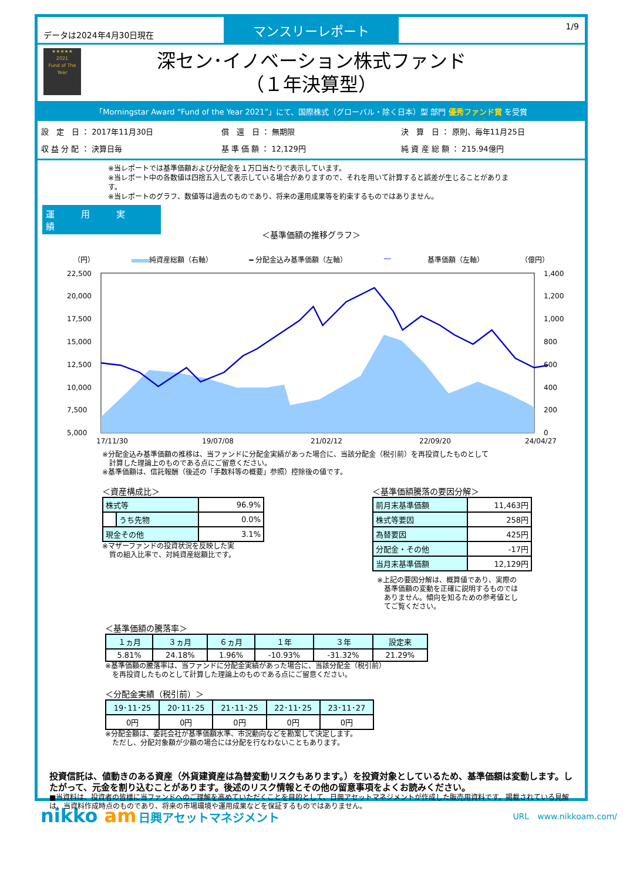データは2024年4月30日現在
マンスリーレポート
1/9
★★★★★
2021
Fund of The Year
深セン･イノベーション株式ファンド
（１年決算型）
「Morningstar Award “Fund of the Year 2021”」にて、国際株式（グローバル・除く日本）型 部門 優秀ファンド賞 を受賞
設　定　日 ： 2017年11月30日
償　還　日 ： 無期限
決　算　日 ： 原則、毎年11月25日
収 益 分 配 ： 決算日毎
基 準 価 額 ： 12,129円
純 資 産 総 額 ： 215.94億円
※当レポートでは基準価額および分配金を１万口当たりで表示しています。
※当レポート中の各数値は四捨五入して表示している場合がありますので、それを用いて計算すると誤差が生じることがあります。
※当レポートのグラフ、数値等は過去のものであり、将来の運用成果等を約束するものではありません。
運 用 実 績
＜基準価額の推移グラフ＞
（円） 純資産総額（右軸） ━ 分配金込み基準価額（左軸） ― 基準価額（左軸） （億円）
22,500
20,000
17,500
15,000
12,500
10,000
7,500
5,000
1,400
1,200
1,000
800
600
400
200
0
17/11/30
19/07/08
21/02/12
22/09/20
24/04/27
※分配金込み基準価額の推移は、当ファンドに分配金実績があった場合に、当該分配金（税引前）を再投資したものとして
　計算した理論上のものである点にご留意ください。
※基準価額は、信託報酬（後述の「手数料等の概要」参照）控除後の値です。
＜資産構成比＞
| 株式等 | | 96.9% |
| | うち先物 | 0.0% |
| 現金その他 | | 3.1% |
※マザーファンドの投資状況を反映した実
　質の組入比率で、対純資産総額比です。
＜基準価額騰落の要因分解＞
| 前月末基準価額 | 11,463円 |
| 株式等要因 | 258円 |
| 為替要因 | 425円 |
| 分配金・その他 | -17円 |
| 当月末基準価額 | 12,129円 |
※上記の要因分解は、概算値であり、実際の
　基準価額の変動を正確に説明するものでは
　ありません。傾向を知るための参考値とし
　てご覧ください。
＜基準価額の騰落率＞
| １ヵ月 | ３ヵ月 | ６ヵ月 | １年 | ３年 | 設定来 |
| --- | --- | --- | --- | --- | --- |
| 5.81% | 24.18% | 1.96% | -10.93% | -31.32% | 21.29% |
※基準価額の騰落率は、当ファンドに分配金実績があった場合に、当該分配金（税引前）
　を再投資したものとして計算した理論上のものである点にご留意ください。
＜分配金実績（税引前）＞
| 19･11･25 | 20･11･25 | 21･11･25 | 22･11･25 | 23･11･27 |
| --- | --- | --- | --- | --- |
| 0円 | 0円 | 0円 | 0円 | 0円 |
※分配金額は、委託会社が基準価額水準、市況動向などを勘案して決定します。
　ただし、分配対象額が少額の場合には分配を行なわないこともあります。
投資信託は、値動きのある資産（外貨建資産は為替変動リスクもあります。）を投資対象としているため、基準価額は変動します。したがって、元金を割り込むことがあります。後述のリスク情報とその他の留意事項をよくお読みください。
■当資料は、投資者の皆様に当ファンドへのご理解を高めていただくことを目的として、日興アセットマネジメントが作成した販売用資料です。掲載されている見解は、当資料作成時点のものであり、将来の市場環境や運用成果などを保証するものではありません。
nikko am 日興アセットマネジメント
URL　www.nikkoam.com/